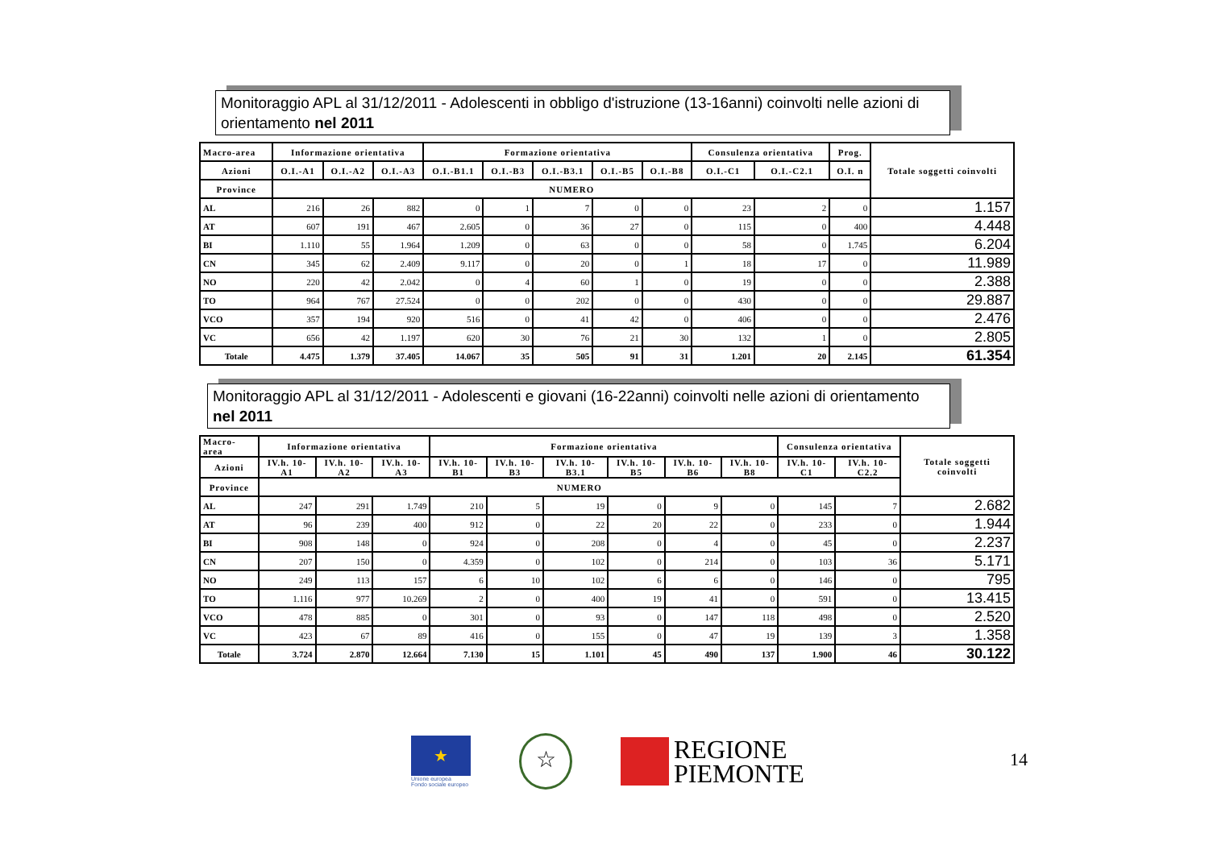Monitoraggio APL al 31/12/2011 - Adolescenti in obbligo d'istruzione (13-16anni) coinvolti nelle azioni di orientamento nel 2011
| Macro-area | Informazione orientativa | | | Formazione orientativa | | | | | Consulenza orientativa | | Prog. | Totale soggetti coinvolti |
| --- | --- | --- | --- | --- | --- | --- | --- | --- | --- | --- | --- | --- |
| Azioni | O.I.-A1 | O.I.-A2 | O.I.-A3 | O.I.-B1.1 | O.I.-B3 | O.I.-B3.1 | O.I.-B5 | O.I.-B8 | O.I.-C1 | O.I.-C2.1 | O.I. n | |
| Province | NUMERO | | | | | | | | | | | |
| AL | 216 | 26 | 882 | 0 | 1 | 7 | 0 | 0 | 23 | 2 | 0 | 1.157 |
| AT | 607 | 191 | 467 | 2.605 | 0 | 36 | 27 | 0 | 115 | 0 | 400 | 4.448 |
| BI | 1.110 | 55 | 1.964 | 1.209 | 0 | 63 | 0 | 0 | 58 | 0 | 1.745 | 6.204 |
| CN | 345 | 62 | 2.409 | 9.117 | 0 | 20 | 0 | 1 | 18 | 17 | 0 | 11.989 |
| NO | 220 | 42 | 2.042 | 0 | 4 | 60 | 1 | 0 | 19 | 0 | 0 | 2.388 |
| TO | 964 | 767 | 27.524 | 0 | 0 | 202 | 0 | 0 | 430 | 0 | 0 | 29.887 |
| VCO | 357 | 194 | 920 | 516 | 0 | 41 | 42 | 0 | 406 | 0 | 0 | 2.476 |
| VC | 656 | 42 | 1.197 | 620 | 30 | 76 | 21 | 30 | 132 | 1 | 0 | 2.805 |
| Totale | 4.475 | 1.379 | 37.405 | 14.067 | 35 | 505 | 91 | 31 | 1.201 | 20 | 2.145 | 61.354 |
Monitoraggio APL al 31/12/2011 - Adolescenti e giovani (16-22anni) coinvolti nelle azioni di orientamento nel 2011
| Macro-area | Informazione orientativa | | | Formazione orientativa | | | | | | Consulenza orientativa | | Totale soggetti coinvolti |
| --- | --- | --- | --- | --- | --- | --- | --- | --- | --- | --- | --- | --- |
| Azioni | IV.h. 10-A1 | IV.h. 10-A2 | IV.h. 10-A3 | IV.h. 10-B1 | IV.h. 10-B3 | IV.h. 10-B3.1 | IV.h. 10-B5 | IV.h. 10-B6 | IV.h. 10-B8 | IV.h. 10-C1 | IV.h. 10-C2.2 | |
| Province | NUMERO | | | | | | | | | | | |
| AL | 247 | 291 | 1.749 | 210 | 5 | 19 | 0 | 9 | 0 | 145 | 7 | 2.682 |
| AT | 96 | 239 | 400 | 912 | 0 | 22 | 20 | 22 | 0 | 233 | 0 | 1.944 |
| BI | 908 | 148 | 0 | 924 | 0 | 208 | 0 | 4 | 0 | 45 | 0 | 2.237 |
| CN | 207 | 150 | 0 | 4.359 | 0 | 102 | 0 | 214 | 0 | 103 | 36 | 5.171 |
| NO | 249 | 113 | 157 | 6 | 10 | 102 | 6 | 6 | 0 | 146 | 0 | 795 |
| TO | 1.116 | 977 | 10.269 | 2 | 0 | 400 | 19 | 41 | 0 | 591 | 0 | 13.415 |
| VCO | 478 | 885 | 0 | 301 | 0 | 93 | 0 | 147 | 118 | 498 | 0 | 2.520 |
| VC | 423 | 67 | 89 | 416 | 0 | 155 | 0 | 47 | 19 | 139 | 3 | 1.358 |
| Totale | 3.724 | 2.870 | 12.664 | 7.130 | 15 | 1.101 | 45 | 490 | 137 | 1.900 | 46 | 30.122 |
★
Unione europea
Fondo sociale europeo
☆
REGIONE
PIEMONTE
14